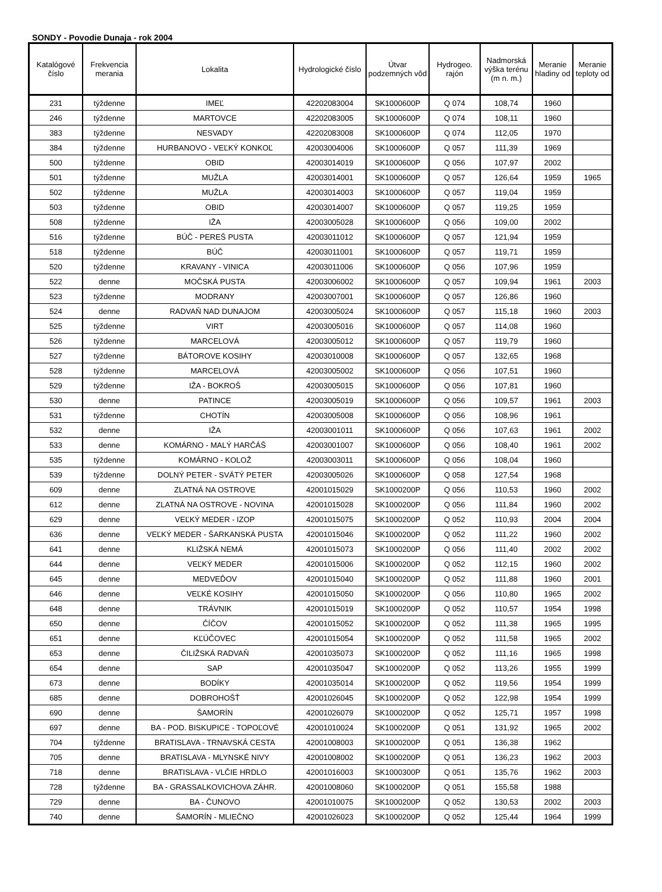SONDY - Povodie Dunaja - rok 2004
| Katalógové číslo | Frekvencia merania | Lokalita | Hydrologické číslo | Útvar podzemných vôd | Hydrogeo. rajón | Nadmorská výška terénu (m n. m.) | Meranie hladiny od | Meranie teploty od |
| --- | --- | --- | --- | --- | --- | --- | --- | --- |
| 231 | týždenne | IMEĽ | 42202083004 | SK1000600P | Q 074 | 108,74 | 1960 | |
| 246 | týždenne | MARTOVCE | 42202083005 | SK1000600P | Q 074 | 108,11 | 1960 | |
| 383 | týždenne | NESVADY | 42202083008 | SK1000600P | Q 074 | 112,05 | 1970 | |
| 384 | týždenne | HURBANOVO - VEĽKÝ KONKOĽ | 42003004006 | SK1000600P | Q 057 | 111,39 | 1969 | |
| 500 | týždenne | OBID | 42003014019 | SK1000600P | Q 056 | 107,97 | 2002 | |
| 501 | týždenne | MUŽLA | 42003014001 | SK1000600P | Q 057 | 126,64 | 1959 | 1965 |
| 502 | týždenne | MUŽLA | 42003014003 | SK1000600P | Q 057 | 119,04 | 1959 | |
| 503 | týždenne | OBID | 42003014007 | SK1000600P | Q 057 | 119,25 | 1959 | |
| 508 | týždenne | IŽA | 42003005028 | SK1000600P | Q 056 | 109,00 | 2002 | |
| 516 | týždenne | BÚČ - PEREŠ PUSTA | 42003011012 | SK1000600P | Q 057 | 121,94 | 1959 | |
| 518 | týždenne | BÚČ | 42003011001 | SK1000600P | Q 057 | 119,71 | 1959 | |
| 520 | týždenne | KRAVANY - VINICA | 42003011006 | SK1000600P | Q 056 | 107,96 | 1959 | |
| 522 | denne | MOČSKÁ PUSTA | 42003006002 | SK1000600P | Q 057 | 109,94 | 1961 | 2003 |
| 523 | týždenne | MODRANY | 42003007001 | SK1000600P | Q 057 | 126,86 | 1960 | |
| 524 | denne | RADVAŇ NAD DUNAJOM | 42003005024 | SK1000600P | Q 057 | 115,18 | 1960 | 2003 |
| 525 | týždenne | VIRT | 42003005016 | SK1000600P | Q 057 | 114,08 | 1960 | |
| 526 | týždenne | MARCELOVÁ | 42003005012 | SK1000600P | Q 057 | 119,79 | 1960 | |
| 527 | týždenne | BÁTOROVE KOSIHY | 42003010008 | SK1000600P | Q 057 | 132,65 | 1968 | |
| 528 | týždenne | MARCELOVÁ | 42003005002 | SK1000600P | Q 056 | 107,51 | 1960 | |
| 529 | týždenne | IŽA - BOKROŠ | 42003005015 | SK1000600P | Q 056 | 107,81 | 1960 | |
| 530 | denne | PATINCE | 42003005019 | SK1000600P | Q 056 | 109,57 | 1961 | 2003 |
| 531 | týždenne | CHOTÍN | 42003005008 | SK1000600P | Q 056 | 108,96 | 1961 | |
| 532 | denne | IŽA | 42003001011 | SK1000600P | Q 056 | 107,63 | 1961 | 2002 |
| 533 | denne | KOMÁRNO - MALÝ HARČÁŠ | 42003001007 | SK1000600P | Q 056 | 108,40 | 1961 | 2002 |
| 535 | týždenne | KOMÁRNO - KOLOŽ | 42003003011 | SK1000600P | Q 056 | 108,04 | 1960 | |
| 539 | týždenne | DOLNÝ PETER - SVÄTÝ PETER | 42003005026 | SK1000600P | Q 058 | 127,54 | 1968 | |
| 609 | denne | ZLATNÁ NA OSTROVE | 42001015029 | SK1000200P | Q 056 | 110,53 | 1960 | 2002 |
| 612 | denne | ZLATNÁ NA OSTROVE - NOVINA | 42001015028 | SK1000200P | Q 056 | 111,84 | 1960 | 2002 |
| 629 | denne | VEĽKÝ MEDER - IZOP | 42001015075 | SK1000200P | Q 052 | 110,93 | 2004 | 2004 |
| 636 | denne | VEĽKÝ MEDER - ŠARKANSKÁ PUSTA | 42001015046 | SK1000200P | Q 052 | 111,22 | 1960 | 2002 |
| 641 | denne | KLIŽSKÁ NEMÁ | 42001015073 | SK1000200P | Q 056 | 111,40 | 2002 | 2002 |
| 644 | denne | VEĽKÝ MEDER | 42001015006 | SK1000200P | Q 052 | 112,15 | 1960 | 2002 |
| 645 | denne | MEDVEĎOV | 42001015040 | SK1000200P | Q 052 | 111,88 | 1960 | 2001 |
| 646 | denne | VEĽKÉ KOSIHY | 42001015050 | SK1000200P | Q 056 | 110,80 | 1965 | 2002 |
| 648 | denne | TRÁVNIK | 42001015019 | SK1000200P | Q 052 | 110,57 | 1954 | 1998 |
| 650 | denne | ČÍČOV | 42001015052 | SK1000200P | Q 052 | 111,38 | 1965 | 1995 |
| 651 | denne | KĽÚČOVEC | 42001015054 | SK1000200P | Q 052 | 111,58 | 1965 | 2002 |
| 653 | denne | ČILIŽSKÁ RADVAŇ | 42001035073 | SK1000200P | Q 052 | 111,16 | 1965 | 1998 |
| 654 | denne | SAP | 42001035047 | SK1000200P | Q 052 | 113,26 | 1955 | 1999 |
| 673 | denne | BODÍKY | 42001035014 | SK1000200P | Q 052 | 119,56 | 1954 | 1999 |
| 685 | denne | DOBROHOŠŤ | 42001026045 | SK1000200P | Q 052 | 122,98 | 1954 | 1999 |
| 690 | denne | ŠAMORÍN | 42001026079 | SK1000200P | Q 052 | 125,71 | 1957 | 1998 |
| 697 | denne | BA - POD. BISKUPICE - TOPOĽOVÉ | 42001010024 | SK1000200P | Q 051 | 131,92 | 1965 | 2002 |
| 704 | týždenne | BRATISLAVA - TRNAVSKÁ CESTA | 42001008003 | SK1000200P | Q 051 | 136,38 | 1962 | |
| 705 | denne | BRATISLAVA - MLYNSKÉ NIVY | 42001008002 | SK1000200P | Q 051 | 136,23 | 1962 | 2003 |
| 718 | denne | BRATISLAVA - VLČIE HRDLO | 42001016003 | SK1000300P | Q 051 | 135,76 | 1962 | 2003 |
| 728 | týždenne | BA - GRASSALKOVICHOVA ZÁHR. | 42001008060 | SK1000200P | Q 051 | 155,58 | 1988 | |
| 729 | denne | BA - ČUNOVO | 42001010075 | SK1000200P | Q 052 | 130,53 | 2002 | 2003 |
| 740 | denne | ŠAMORÍN - MLIEČNO | 42001026023 | SK1000200P | Q 052 | 125,44 | 1964 | 1999 |